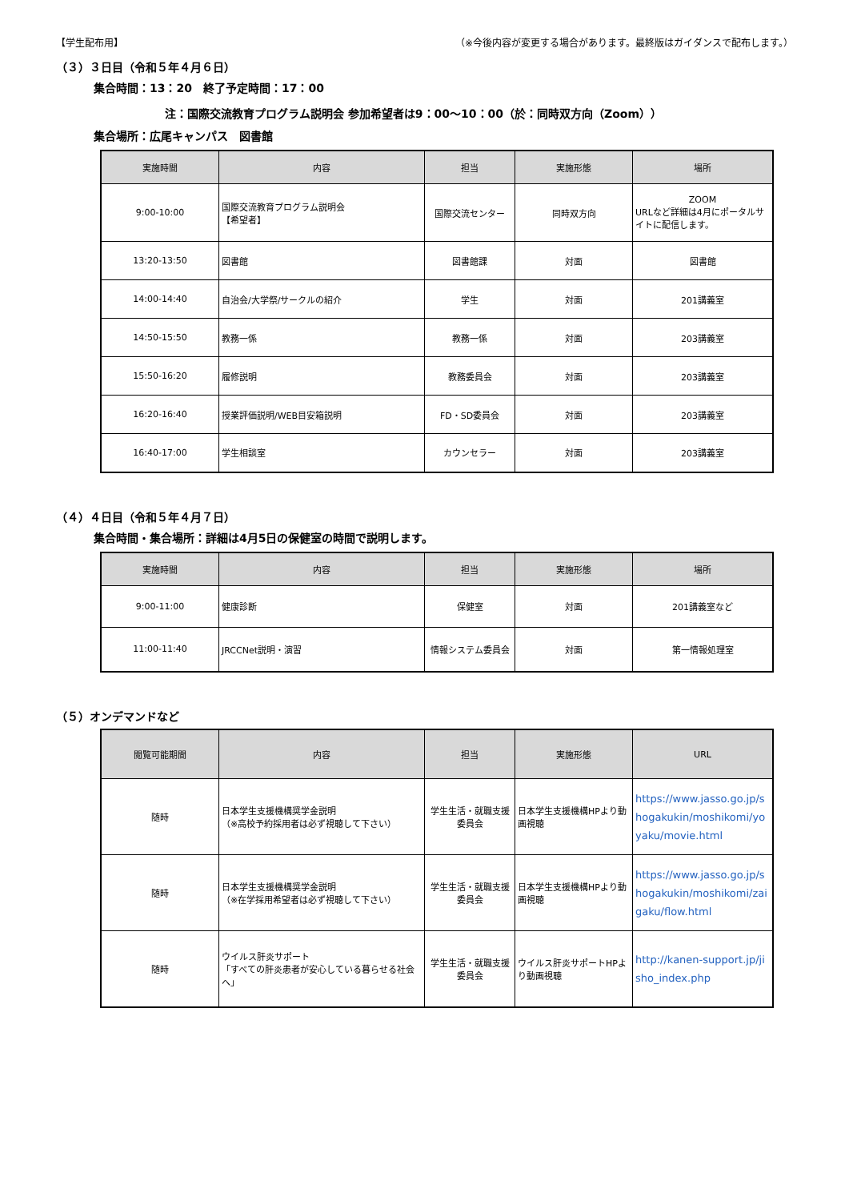【学生配布用】 （※今後内容が変更する場合があります。最終版はガイダンスで配布します。）
（３）３日目（令和５年４月６日）
集合時間：13：20　終了予定時間：17：00
注：国際交流教育プログラム説明会 参加希望者は9：00～10：00（於：同時双方向（Zoom））
集合場所：広尾キャンパス　図書館
| 実施時間 | 内容 | 担当 | 実施形態 | 場所 |
| --- | --- | --- | --- | --- |
| 9:00-10:00 | 国際交流教育プログラム説明会 【希望者】 | 国際交流センター | 同時双方向 | ZOOM URLなど詳細は4月にポータルサイトに配信します。 |
| 13:20-13:50 | 図書館 | 図書館課 | 対面 | 図書館 |
| 14:00-14:40 | 自治会/大学祭/サークルの紹介 | 学生 | 対面 | 201講義室 |
| 14:50-15:50 | 教務一係 | 教務一係 | 対面 | 203講義室 |
| 15:50-16:20 | 履修説明 | 教務委員会 | 対面 | 203講義室 |
| 16:20-16:40 | 授業評価説明/WEB目安箱説明 | FD・SD委員会 | 対面 | 203講義室 |
| 16:40-17:00 | 学生相談室 | カウンセラー | 対面 | 203講義室 |
（４）４日目（令和５年４月７日）
集合時間・集合場所：詳細は4月5日の保健室の時間で説明します。
| 実施時間 | 内容 | 担当 | 実施形態 | 場所 |
| --- | --- | --- | --- | --- |
| 9:00-11:00 | 健康診断 | 保健室 | 対面 | 201講義室など |
| 11:00-11:40 | JRCCNet説明・演習 | 情報システム委員会 | 対面 | 第一情報処理室 |
（５）オンデマンドなど
| 閲覧可能期間 | 内容 | 担当 | 実施形態 | URL |
| --- | --- | --- | --- | --- |
| 随時 | 日本学生支援機構奨学金説明 （※高校予約採用者は必ず視聴して下さい） | 学生生活・就職支援委員会 | 日本学生支援機構HPより動画視聴 | https://www.jasso.go.jp/shogakukin/moshikomi/yoyaku/movie.html |
| 随時 | 日本学生支援機構奨学金説明 （※在学採用希望者は必ず視聴して下さい） | 学生生活・就職支援委員会 | 日本学生支援機構HPより動画視聴 | https://www.jasso.go.jp/shogakukin/moshikomi/zaigaku/flow.html |
| 随時 | ウイルス肝炎サポート 「すべての肝炎患者が安心している暮らせる社会へ」 | 学生生活・就職支援委員会 | ウイルス肝炎サポートHPより動画視聴 | http://kanen-support.jp/jisho_index.php |